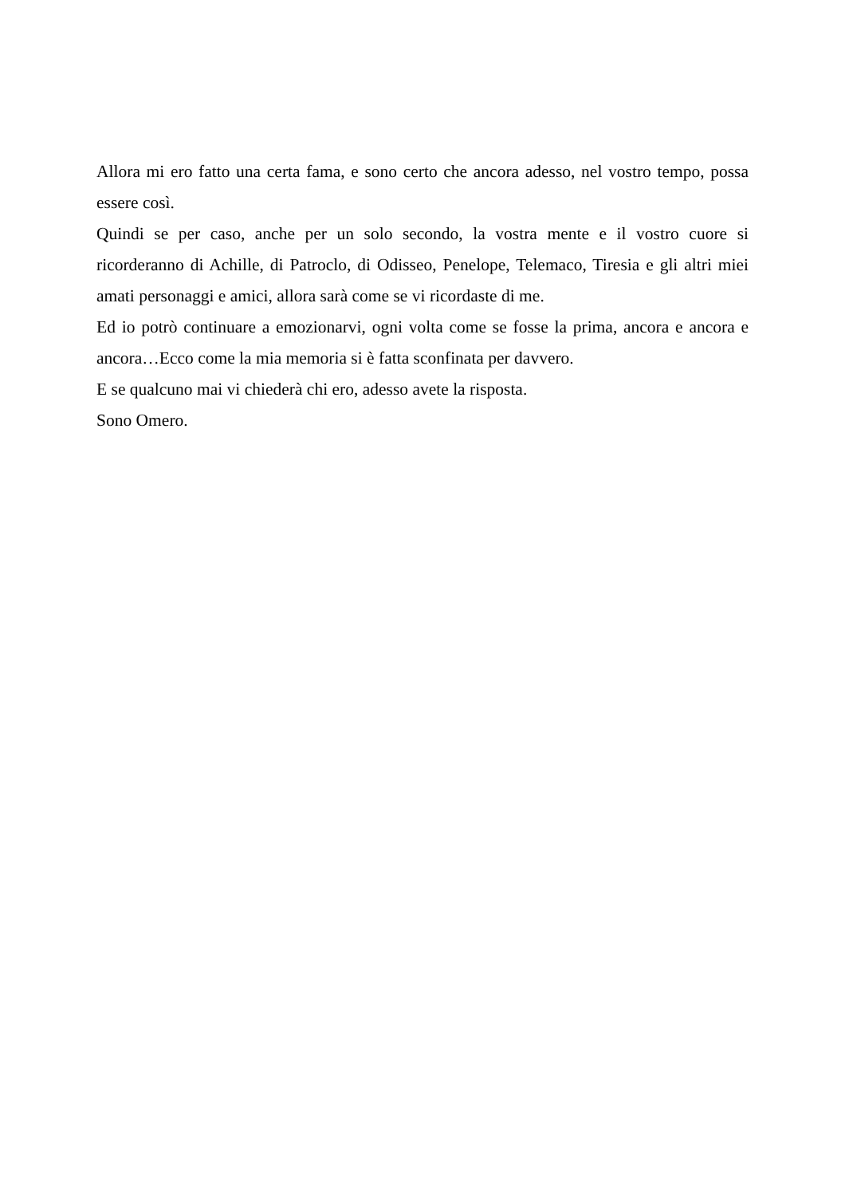Allora mi ero fatto una certa fama, e sono certo che ancora adesso, nel vostro tempo, possa essere così.
Quindi se per caso, anche per un solo secondo, la vostra mente e il vostro cuore si ricorderanno di Achille, di Patroclo, di Odisseo, Penelope, Telemaco, Tiresia e gli altri miei amati personaggi e amici, allora sarà come se vi ricordaste di me.
Ed io potrò continuare a emozionarvi, ogni volta come se fosse la prima, ancora e ancora e ancora…Ecco come la mia memoria si è fatta sconfinata per davvero.
E se qualcuno mai vi chiederà chi ero, adesso avete la risposta.
Sono Omero.